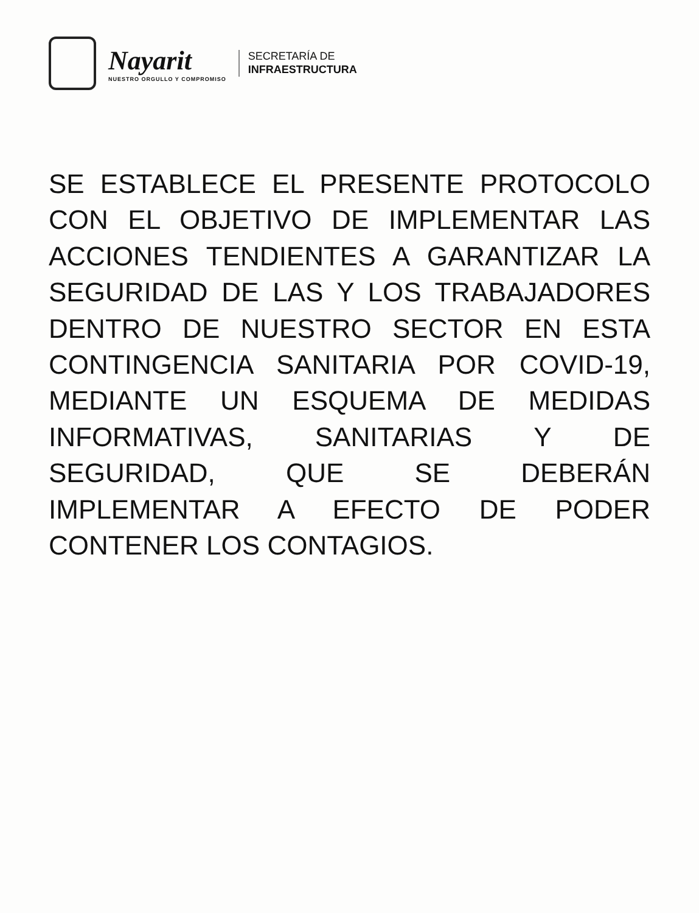Nayarit
NUESTRO ORGULLO Y COMPROMISO
SECRETARÍA DE
INFRAESTRUCTURA
SE ESTABLECE EL PRESENTE PROTOCOLO CON EL OBJETIVO DE IMPLEMENTAR LAS ACCIONES TENDIENTES A GARANTIZAR LA SEGURIDAD DE LAS Y LOS TRABAJADORES DENTRO DE NUESTRO SECTOR EN ESTA CONTINGENCIA SANITARIA POR COVID-19, MEDIANTE UN ESQUEMA DE MEDIDAS INFORMATIVAS, SANITARIAS Y DE SEGURIDAD, QUE SE DEBERÁN IMPLEMENTAR A EFECTO DE PODER CONTENER LOS CONTAGIOS.